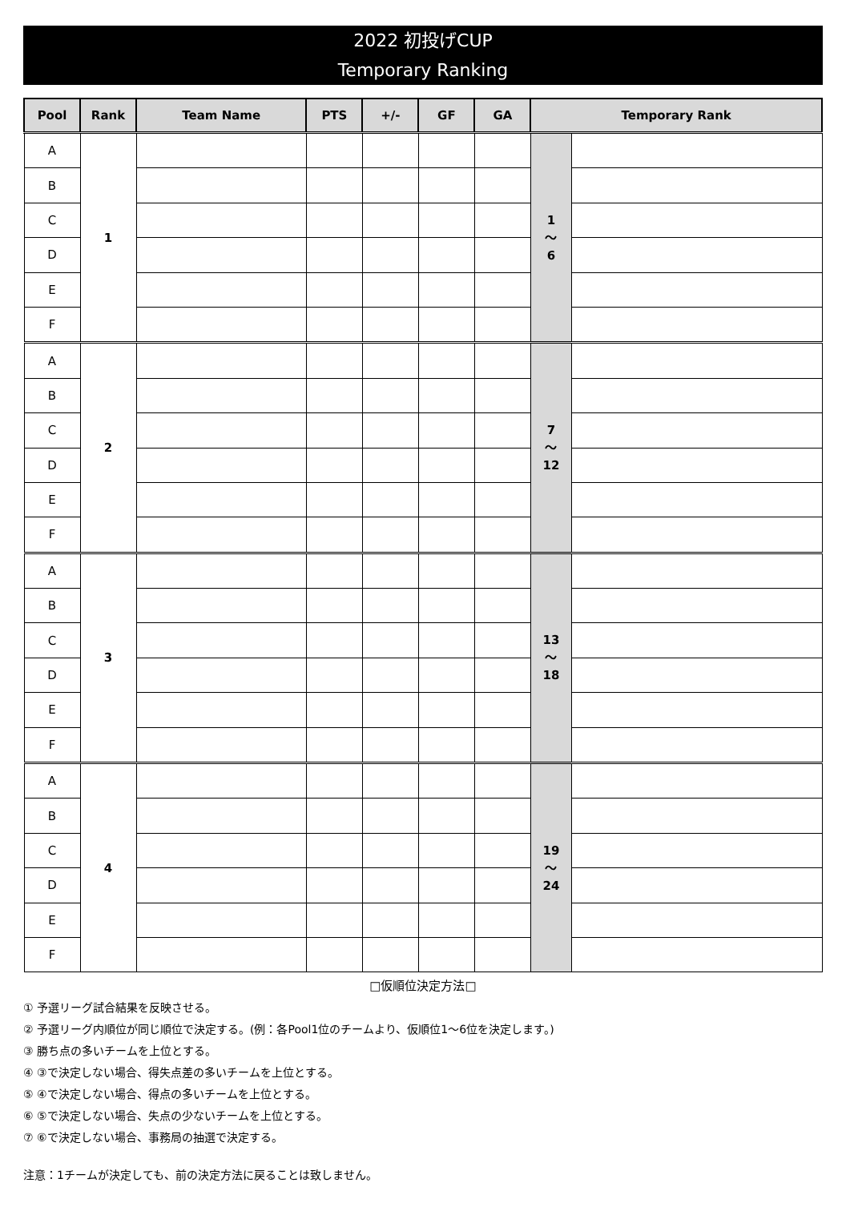2022 初投げCUP
Temporary Ranking
| Pool | Rank | Team Name | PTS | +/- | GF | GA | Temporary Rank | |
| --- | --- | --- | --- | --- | --- | --- | --- | --- |
| A | 1 | | | | | | 1 ～ 6 | |
| B | | | | | | | | |
| C | | | | | | | | |
| D | | | | | | | | |
| E | | | | | | | | |
| F | | | | | | | | |
| A | 2 | | | | | | 7 ～ 12 | |
| B | | | | | | | | |
| C | | | | | | | | |
| D | | | | | | | | |
| E | | | | | | | | |
| F | | | | | | | | |
| A | 3 | | | | | | 13 ～ 18 | |
| B | | | | | | | | |
| C | | | | | | | | |
| D | | | | | | | | |
| E | | | | | | | | |
| F | | | | | | | | |
| A | 4 | | | | | | 19 ～ 24 | |
| B | | | | | | | | |
| C | | | | | | | | |
| D | | | | | | | | |
| E | | | | | | | | |
| F | | | | | | | | |
□仮順位決定方法□
① 予選リーグ試合結果を反映させる。
② 予選リーグ内順位が同じ順位で決定する。(例：各Pool1位のチームより、仮順位1～6位を決定します。)
③ 勝ち点の多いチームを上位とする。
④ ③で決定しない場合、得失点差の多いチームを上位とする。
⑤ ④で決定しない場合、得点の多いチームを上位とする。
⑥ ⑤で決定しない場合、失点の少ないチームを上位とする。
⑦ ⑥で決定しない場合、事務局の抽選で決定する。
注意：1チームが決定しても、前の決定方法に戻ることは致しません。